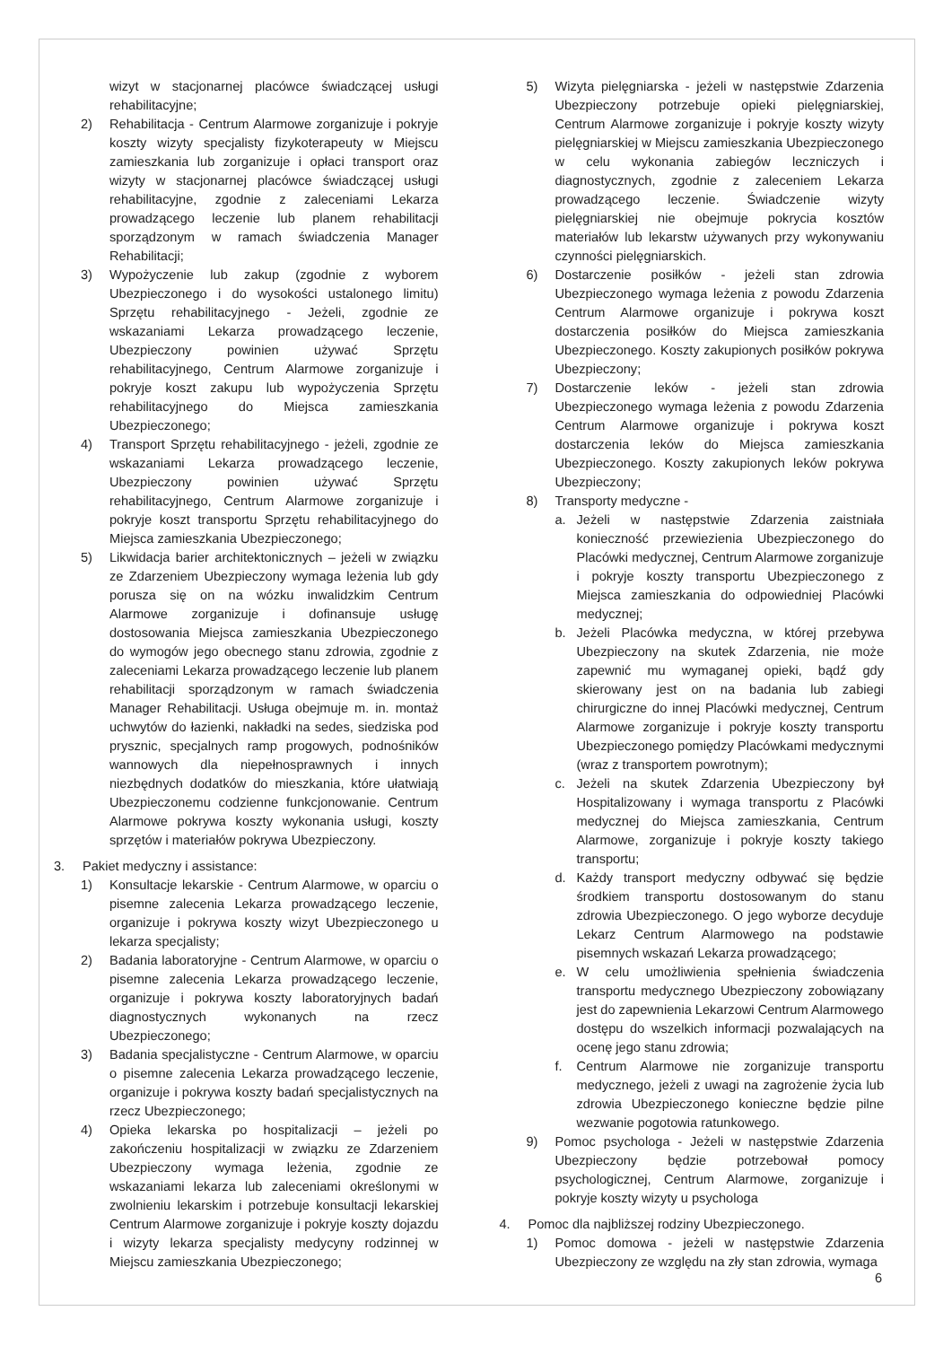wizyt w stacjonarnej placówce świadczącej usługi rehabilitacyjne;
2) Rehabilitacja - Centrum Alarmowe zorganizuje i pokryje koszty wizyty specjalisty fizykoterapeuty w Miejscu zamieszkania lub zorganizuje i opłaci transport oraz wizyty w stacjonarnej placówce świadczącej usługi rehabilitacyjne, zgodnie z zaleceniami Lekarza prowadzącego leczenie lub planem rehabilitacji sporządzonym w ramach świadczenia Manager Rehabilitacji;
3) Wypożyczenie lub zakup (zgodnie z wyborem Ubezpieczonego i do wysokości ustalonego limitu) Sprzętu rehabilitacyjnego - Jeżeli, zgodnie ze wskazaniami Lekarza prowadzącego leczenie, Ubezpieczony powinien używać Sprzętu rehabilitacyjnego, Centrum Alarmowe zorganizuje i pokryje koszt zakupu lub wypożyczenia Sprzętu rehabilitacyjnego do Miejsca zamieszkania Ubezpieczonego;
4) Transport Sprzętu rehabilitacyjnego - jeżeli, zgodnie ze wskazaniami Lekarza prowadzącego leczenie, Ubezpieczony powinien używać Sprzętu rehabilitacyjnego, Centrum Alarmowe zorganizuje i pokryje koszt transportu Sprzętu rehabilitacyjnego do Miejsca zamieszkania Ubezpieczonego;
5) Likwidacja barier architektonicznych – jeżeli w związku ze Zdarzeniem Ubezpieczony wymaga leżenia lub gdy porusza się on na wózku inwalidzkim Centrum Alarmowe zorganizuje i dofinansuje usługę dostosowania Miejsca zamieszkania Ubezpieczonego do wymogów jego obecnego stanu zdrowia, zgodnie z zaleceniami Lekarza prowadzącego leczenie lub planem rehabilitacji sporządzonym w ramach świadczenia Manager Rehabilitacji. Usługa obejmuje m. in. montaż uchwytów do łazienki, nakładki na sedes, siedziska pod prysznic, specjalnych ramp progowych, podnośników wannowych dla niepełnosprawnych i innych niezbędnych dodatków do mieszkania, które ułatwiają Ubezpieczonemu codzienne funkcjonowanie. Centrum Alarmowe pokrywa koszty wykonania usługi, koszty sprzętów i materiałów pokrywa Ubezpieczony.
3. Pakiet medyczny i assistance:
1) Konsultacje lekarskie - Centrum Alarmowe, w oparciu o pisemne zalecenia Lekarza prowadzącego leczenie, organizuje i pokrywa koszty wizyt Ubezpieczonego u lekarza specjalisty;
2) Badania laboratoryjne - Centrum Alarmowe, w oparciu o pisemne zalecenia Lekarza prowadzącego leczenie, organizuje i pokrywa koszty laboratoryjnych badań diagnostycznych wykonanych na rzecz Ubezpieczonego;
3) Badania specjalistyczne - Centrum Alarmowe, w oparciu o pisemne zalecenia Lekarza prowadzącego leczenie, organizuje i pokrywa koszty badań specjalistycznych na rzecz Ubezpieczonego;
4) Opieka lekarska po hospitalizacji – jeżeli po zakończeniu hospitalizacji w związku ze Zdarzeniem Ubezpieczony wymaga leżenia, zgodnie ze wskazaniami lekarza lub zaleceniami określonymi w zwolnieniu lekarskim i potrzebuje konsultacji lekarskiej Centrum Alarmowe zorganizuje i pokryje koszty dojazdu i wizyty lekarza specjalisty medycyny rodzinnej w Miejscu zamieszkania Ubezpieczonego;
5) Wizyta pielęgniarska - jeżeli w następstwie Zdarzenia Ubezpieczony potrzebuje opieki pielęgniarskiej, Centrum Alarmowe zorganizuje i pokryje koszty wizyty pielęgniarskiej w Miejscu zamieszkania Ubezpieczonego w celu wykonania zabiegów leczniczych i diagnostycznych, zgodnie z zaleceniem Lekarza prowadzącego leczenie. Świadczenie wizyty pielęgniarskiej nie obejmuje pokrycia kosztów materiałów lub lekarstw używanych przy wykonywaniu czynności pielęgniarskich.
6) Dostarczenie posiłków - jeżeli stan zdrowia Ubezpieczonego wymaga leżenia z powodu Zdarzenia Centrum Alarmowe organizuje i pokrywa koszt dostarczenia posiłków do Miejsca zamieszkania Ubezpieczonego. Koszty zakupionych posiłków pokrywa Ubezpieczony;
7) Dostarczenie leków - jeżeli stan zdrowia Ubezpieczonego wymaga leżenia z powodu Zdarzenia Centrum Alarmowe organizuje i pokrywa koszt dostarczenia leków do Miejsca zamieszkania Ubezpieczonego. Koszty zakupionych leków pokrywa Ubezpieczony;
8) Transporty medyczne -
a. Jeżeli w następstwie Zdarzenia zaistniała konieczność przewiezienia Ubezpieczonego do Placówki medycznej, Centrum Alarmowe zorganizuje i pokryje koszty transportu Ubezpieczonego z Miejsca zamieszkania do odpowiedniej Placówki medycznej;
b. Jeżeli Placówka medyczna, w której przebywa Ubezpieczony na skutek Zdarzenia, nie może zapewnić mu wymaganej opieki, bądź gdy skierowany jest on na badania lub zabiegi chirurgiczne do innej Placówki medycznej, Centrum Alarmowe zorganizuje i pokryje koszty transportu Ubezpieczonego pomiędzy Placówkami medycznymi (wraz z transportem powrotnym);
c. Jeżeli na skutek Zdarzenia Ubezpieczony był Hospitalizowany i wymaga transportu z Placówki medycznej do Miejsca zamieszkania, Centrum Alarmowe, zorganizuje i pokryje koszty takiego transportu;
d. Każdy transport medyczny odbywać się będzie środkiem transportu dostosowanym do stanu zdrowia Ubezpieczonego. O jego wyborze decyduje Lekarz Centrum Alarmowego na podstawie pisemnych wskazań Lekarza prowadzącego;
e. W celu umożliwienia spełnienia świadczenia transportu medycznego Ubezpieczony zobowiązany jest do zapewnienia Lekarzowi Centrum Alarmowego dostępu do wszelkich informacji pozwalających na ocenę jego stanu zdrowia;
f. Centrum Alarmowe nie zorganizuje transportu medycznego, jeżeli z uwagi na zagrożenie życia lub zdrowia Ubezpieczonego konieczne będzie pilne wezwanie pogotowia ratunkowego.
9) Pomoc psychologa - Jeżeli w następstwie Zdarzenia Ubezpieczony będzie potrzebował pomocy psychologicznej, Centrum Alarmowe, zorganizuje i pokryje koszty wizyty u psychologa
4. Pomoc dla najbliższej rodziny Ubezpieczonego.
1) Pomoc domowa - jeżeli w następstwie Zdarzenia Ubezpieczony ze względu na zły stan zdrowia, wymaga
6